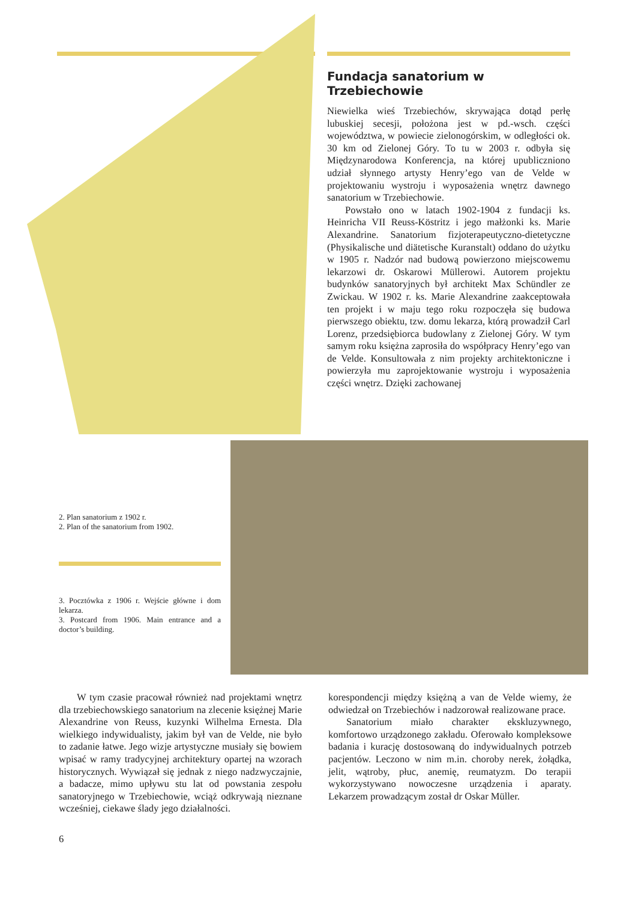Fundacja sanatorium w Trzebiechowie
Niewielka wieś Trzebiechów, skrywająca dotąd perłę lubuskiej secesji, położona jest w pd.-wsch. części województwa, w powiecie zielonogórskim, w odległości ok. 30 km od Zielonej Góry. To tu w 2003 r. odbyła się Międzynarodowa Konferencja, na której upubliczniono udział słynnego artysty Henry’ego van de Velde w projektowaniu wystroju i wyposażenia wnętrz dawnego sanatorium w Trzebiechowie.
Powstało ono w latach 1902-1904 z fundacji ks. Heinricha VII Reuss-Köstritz i jego małżonki ks. Marie Alexandrine. Sanatorium fizjoterapeutyczno-dietetyczne (Physikalische und diätetische Kuranstalt) oddano do użytku w 1905 r. Nadzór nad budową powierzono miejscowemu lekarzowi dr. Oskarowi Müllerowi. Autorem projektu budynków sanatoryjnych był architekt Max Schündler ze Zwickau. W 1902 r. ks. Marie Alexandrine zaakceptowała ten projekt i w maju tego roku rozpoczęła się budowa pierwszego obiektu, tzw. domu lekarza, którą prowadził Carl Lorenz, przedsiębiorca budowlany z Zielonej Góry. W tym samym roku księżna zaprosiła do współpracy Henry’ego van de Velde. Konsultowała z nim projekty architektoniczne i powierzyła mu zaprojektowanie wystroju i wyposażenia części wnętrz. Dzięki zachowanej
2. Plan sanatorium z 1902 r.
2. Plan of the sanatorium from 1902.
3. Pocztówka z 1906 r. Wejście główne i dom lekarza.
3. Postcard from 1906. Main entrance and a doctor’s building.
W tym czasie pracował również nad projektami wnętrz dla trzebiechowskiego sanatorium na zlecenie księżnej Marie Alexandrine von Reuss, kuzynki Wilhelma Ernesta. Dla wielkiego indywidualisty, jakim był van de Velde, nie było to zadanie łatwe. Jego wizje artystyczne musiały się bowiem wpisać w ramy tradycyjnej architektury opartej na wzorach historycznych. Wywiązał się jednak z niego nadzwyczajnie, a badacze, mimo upływu stu lat od powstania zespołu sanatoryjnego w Trzebiechowie, wciąż odkrywają nieznane wcześniej, ciekawe ślady jego działalności.
korespondencji między księżną a van de Velde wiemy, że odwiedzał on Trzebiechów i nadzorował realizowane prace.
Sanatorium miało charakter ekskluzywnego, komfortowo urządzonego zakładu. Oferowało kompleksowe badania i kurację dostosowaną do indywidualnych potrzeb pacjentów. Leczono w nim m.in. choroby nerek, żołądka, jelit, wątroby, płuc, anemię, reumatyzm. Do terapii wykorzystywano nowoczesne urządzenia i aparaty. Lekarzem prowadzącym został dr Oskar Müller.
6